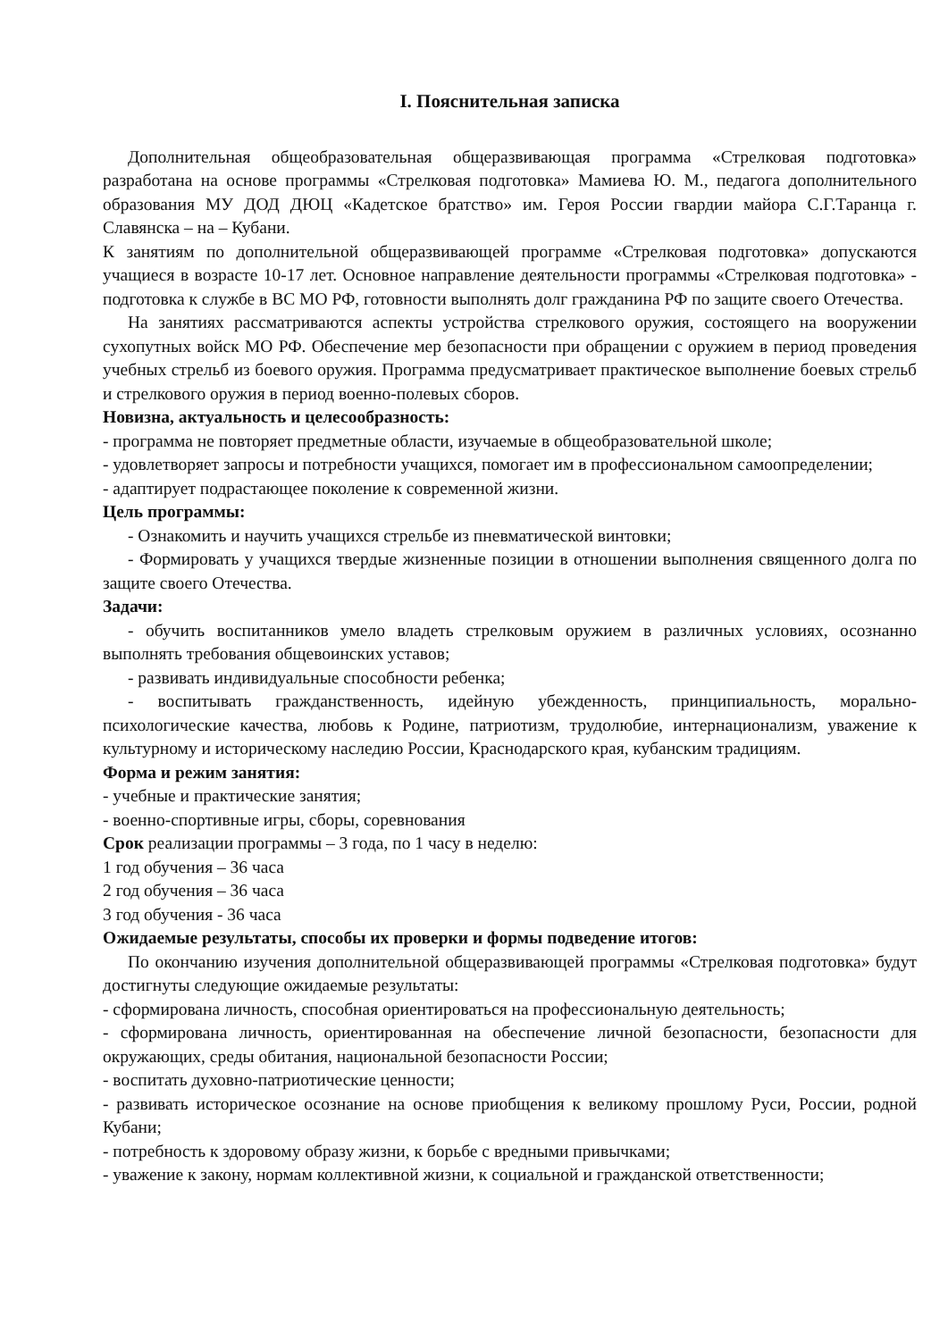I. Пояснительная записка
Дополнительная общеобразовательная общеразвивающая программа «Стрелковая подготовка» разработана на основе программы «Стрелковая подготовка» Мамиева Ю. М., педагога дополнительного образования МУ ДОД ДЮЦ «Кадетское братство» им. Героя России гвардии майора С.Г.Таранца г. Славянска – на – Кубани.
К занятиям по дополнительной общеразвивающей программе «Стрелковая подготовка» допускаются учащиеся в возрасте 10-17 лет. Основное направление деятельности программы «Стрелковая подготовка» - подготовка к службе в ВС МО РФ, готовности выполнять долг гражданина РФ по защите своего Отечества.
На занятиях рассматриваются аспекты устройства стрелкового оружия, состоящего на вооружении сухопутных войск МО РФ. Обеспечение мер безопасности при обращении с оружием в период проведения учебных стрельб из боевого оружия. Программа предусматривает практическое выполнение боевых стрельб и стрелкового оружия в период военно-полевых сборов.
Новизна, актуальность и целесообразность:
- программа не повторяет предметные области, изучаемые в общеобразовательной школе;
- удовлетворяет запросы и потребности учащихся, помогает им в профессиональном самоопределении;
- адаптирует подрастающее поколение к современной жизни.
Цель программы:
- Ознакомить и научить учащихся стрельбе из пневматической винтовки;
- Формировать у учащихся твердые жизненные позиции в отношении выполнения священного долга по защите своего Отечества.
Задачи:
- обучить воспитанников умело владеть стрелковым оружием в различных условиях, осознанно выполнять требования общевоинских уставов;
- развивать индивидуальные способности ребенка;
- воспитывать гражданственность, идейную убежденность, принципиальность, морально-психологические качества, любовь к Родине, патриотизм, трудолюбие, интернационализм, уважение к культурному и историческому наследию России, Краснодарского края, кубанским традициям.
Форма и режим занятия:
- учебные и практические занятия;
- военно-спортивные игры, сборы, соревнования
Срок реализации программы – 3 года, по 1 часу в неделю:
1 год обучения – 36 часа
2 год обучения – 36 часа
3 год обучения - 36 часа
Ожидаемые результаты, способы их проверки и формы подведение итогов:
По окончанию изучения дополнительной общеразвивающей программы «Стрелковая подготовка» будут достигнуты следующие ожидаемые результаты:
- сформирована личность, способная ориентироваться на профессиональную деятельность;
- сформирована личность, ориентированная на обеспечение личной безопасности, безопасности для окружающих, среды обитания, национальной безопасности России;
- воспитать духовно-патриотические ценности;
- развивать историческое осознание на основе приобщения к великому прошлому Руси, России, родной Кубани;
- потребность к здоровому образу жизни, к борьбе с вредными привычками;
- уважение к закону, нормам коллективной жизни, к социальной и гражданской ответственности;